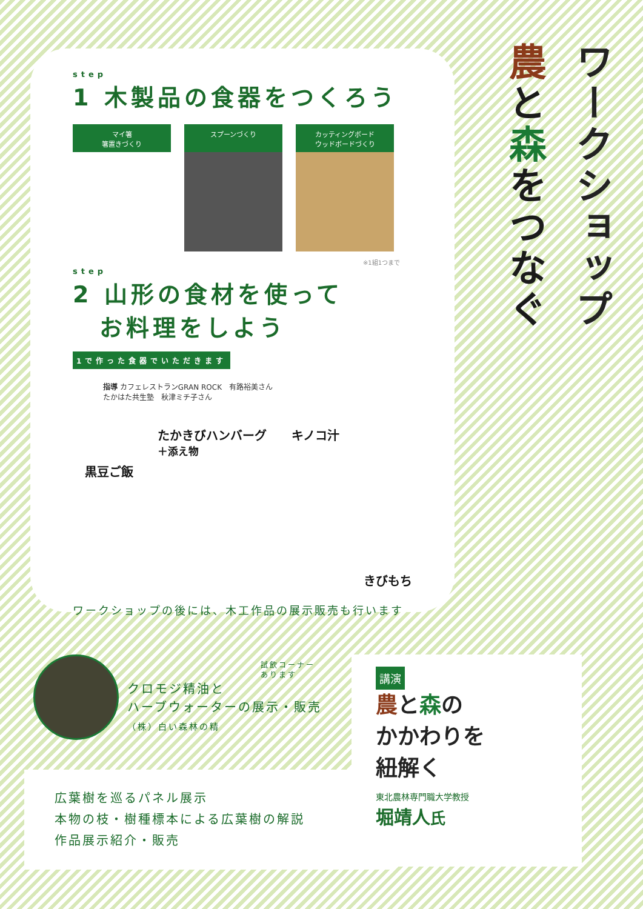ワークショップ
農と森をつなぐ
step
1 木製品の食器をつくろう
マイ箸
箸置きづくり
スプーンづくり カッティングボード
ウッドボードづくり
※1組1つまで
step
2 山形の食材を使って
　お料理をしよう 1で作った食器でいただきます
指導 カフェレストランGRAN ROCK　有路裕美さん
たかはた共生塾　秋津ミチ子さん
黒豆ご飯 たかきびハンバーグ
＋添え物 キノコ汁 きびもち
ワークショップの後には、木工作品の展示販売も行います
試飲コーナー
あります
クロモジ精油と
ハーブウォーターの展示・販売
（株）白い森林の精
広葉樹を巡るパネル展示
本物の枝・樹種標本による広葉樹の解説
作品展示紹介・販売
講演
農と森の
かかわりを
紐解く
東北農林専門職大学教授
堀靖人氏